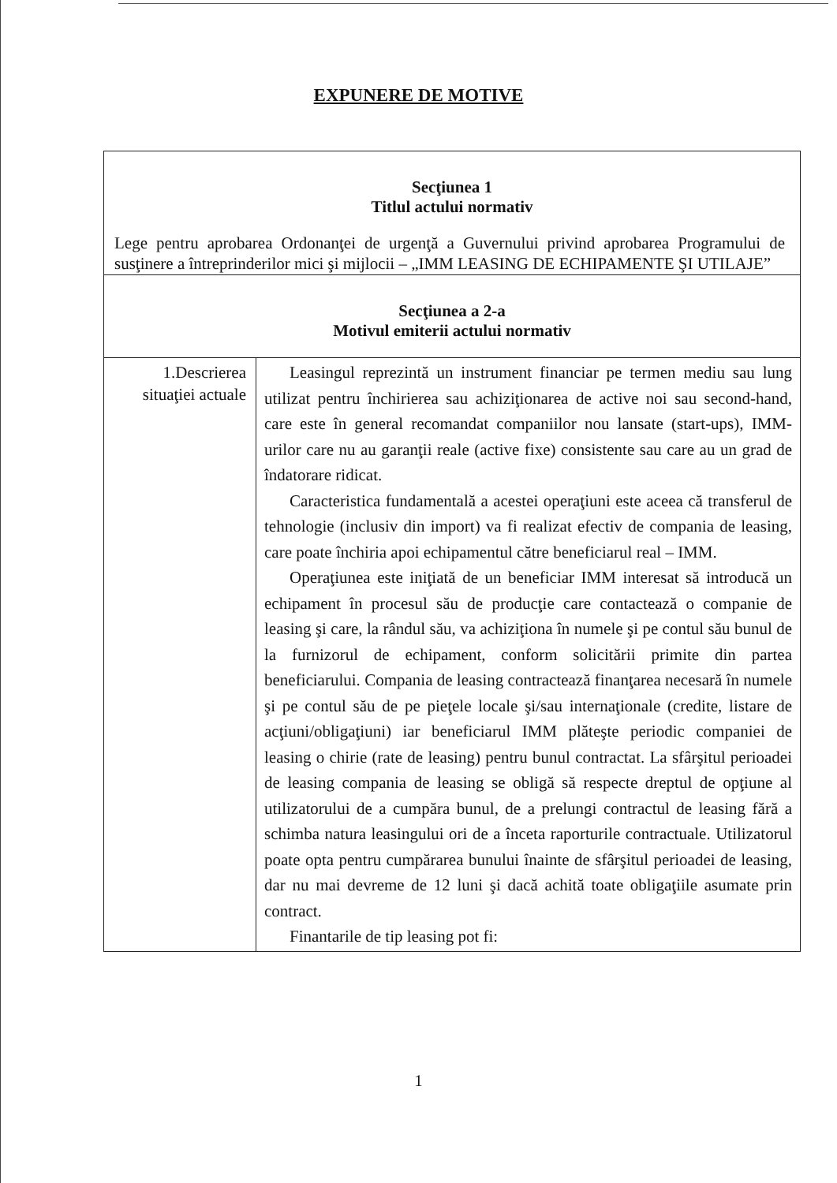EXPUNERE DE MOTIVE
| Secţiunea 1 Titlul actului normativ Lege pentru aprobarea Ordonanţei de urgenţă a Guvernului privind aprobarea Programului de susţinere a întreprinderilor mici şi mijlocii – „IMM LEASING DE ECHIPAMENTE ŞI UTILAJE” | |
| Secţiunea a 2-a Motivul emiterii actului normativ | |
| 1.Descrierea situaţiei actuale | Leasingul reprezintă un instrument financiar pe termen mediu sau lung utilizat pentru închirierea sau achiziţionarea de active noi sau second-hand, care este în general recomandat companiilor nou lansate (start-ups), IMM-urilor care nu au garanţii reale (active fixe) consistente sau care au un grad de îndatorare ridicat. Caracteristica fundamentală a acestei operaţiuni este aceea că transferul de tehnologie (inclusiv din import) va fi realizat efectiv de compania de leasing, care poate închiria apoi echipamentul către beneficiarul real – IMM. Operaţiunea este iniţiată de un beneficiar IMM interesat să introducă un echipament în procesul său de producţie care contactează o companie de leasing şi care, la rândul său, va achiziţiona în numele şi pe contul său bunul de la furnizorul de echipament, conform solicitării primite din partea beneficiarului. Compania de leasing contractează finanţarea necesară în numele şi pe contul său de pe pieţele locale şi/sau internaţionale (credite, listare de acţiuni/obligaţiuni) iar beneficiarul IMM plăteşte periodic companiei de leasing o chirie (rate de leasing) pentru bunul contractat. La sfârşitul perioadei de leasing compania de leasing se obligă să respecte dreptul de opţiune al utilizatorului de a cumpăra bunul, de a prelungi contractul de leasing fără a schimba natura leasingului ori de a înceta raporturile contractuale. Utilizatorul poate opta pentru cumpărarea bunului înainte de sfârşitul perioadei de leasing, dar nu mai devreme de 12 luni şi dacă achită toate obligaţiile asumate prin contract. Finantarile de tip leasing pot fi: |
1